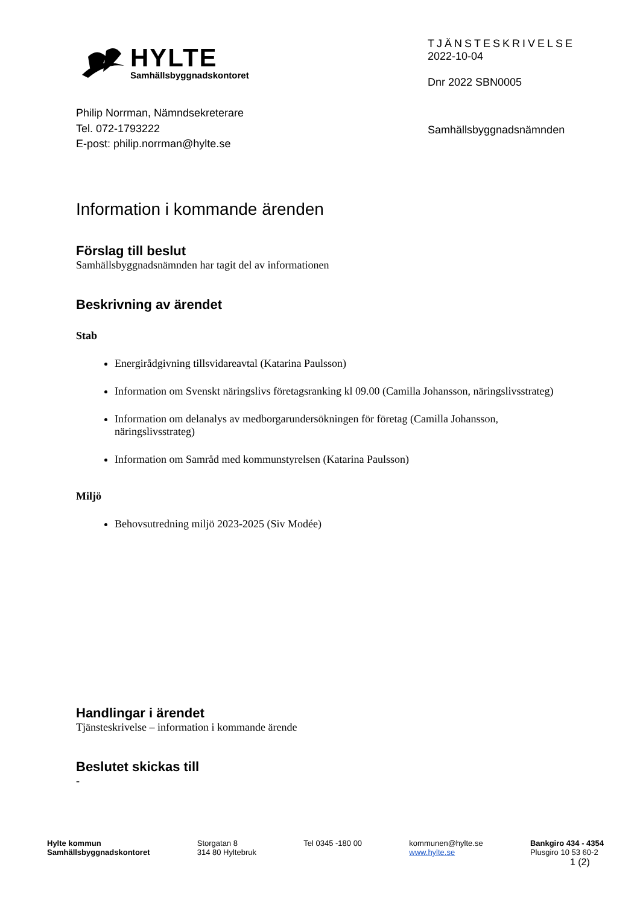HYLTE
Samhällsbyggnadskontoret
TJÄNSTESKRIVELSE
2022-10-04
Dnr 2022 SBN0005
Philip Norrman, Nämndsekreterare
Tel. 072-1793222
E-post: philip.norrman@hylte.se
Samhällsbyggnadsnämnden
Information i kommande ärenden
Förslag till beslut
Samhällsbyggnadsnämnden har tagit del av informationen
Beskrivning av ärendet
Stab
Energirådgivning tillsvidareavtal (Katarina Paulsson)
Information om Svenskt näringslivs företagsranking kl 09.00 (Camilla Johansson, näringslivsstrateg)
Information om delanalys av medborgarundersökningen för företag (Camilla Johansson, näringslivsstrateg)
Information om Samråd med kommunstyrelsen (Katarina Paulsson)
Miljö
Behovsutredning miljö 2023-2025 (Siv Modée)
Handlingar i ärendet
Tjänsteskrivelse – information i kommande ärende
Beslutet skickas till
-
Hylte kommun
Samhällsbyggnadskontoret
Storgatan 8
314 80 Hyltebruk
Tel 0345 -180 00 kommunen@hylte.se
www.hylte.se
Bankgiro 434 - 4354
Plusgiro 10 53 60-2
1 (2)